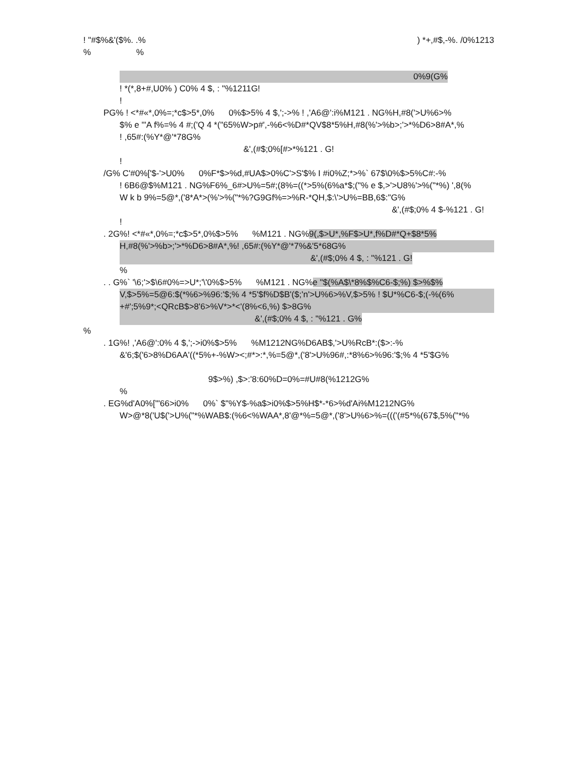! "#$%&'($%. .% ) *+,#$,-%. /0%1213
% %
0%9(G%
! *(*,8+#,U0% ) C0% 4 $, : "%1211G!
!
PG% ! <*#«*,0%=;*c$>5*,0% 0%$>5% 4 $,';->% ! ,'A6@':i%M121 . NG%H,#8('>U%6>%
$% e "'A f%=% 4 #;('Q 4 *("65%W>p#',-%6<%D#*QV$8*5%H,#8(%'>%b>;'>*%D6>8#A*,%
! ,65#:(%Y*@'*78G%
&',(#$;0%[#>*%121 . G!
!
/G% C'#0%['$-'>U0% 0%F*$>%d,#UA$>0%C'>S'$% I #i0%Z;*>%` 67$\0%$>5%C#:-%
! 6B6@$%M121 . NG%F6%_6#>U%=5#;(8%=((*>5%(6%a*$;("% e $,>'>U8%'>%("*%) ',8(%
W k b 9%=5@*,('8*A*>(%'>%("*%?G9Gf%=>%R-*QH,$:\'>U%=BB,6$:"G%
&',(#$;0% 4 $-%121 . G!
!
. 2G%! <*#«*,0%=;*c$>5*,0%$>5% %M121 . NG%9(,$>U*,%F$>U*,f%D#*Q+$8*5%
H,#8(%'>%b>;'>*%D6>8#A*,%! ,65#:(%Y*@'*7%&'5*68G%
&',(#$;0% 4 $, : "%121 . G!
%
. . G%` '\6;'>$\6#0%=>U*;'\'0%$>5% %M121 . NG%e "$(%A$\*8%$%C6-$;%) $>%$%
V,$>5%=5@6:$(*%6>%96:'$;% 4 *5'$f%D$B'($;'n'>U%6>%V,$>5% ! $U*%C6-$;(-%(6%
+#';5%9*;<QRcB$>8'6>%V*>*<'(8%<6,%) $>8G%
&',(#$;0% 4 $, : "%121 . G%
%
. 1G%! ,'A6@':0% 4 $,';->i0%$>5% %M1212NG%D6AB$,'>U%RcB*:($>:-%
&'6;$('6>8%D6AA'((*5%+-%W><;#*>:*,%=5@*,('8'>U%96#,:*8%6>%96:'$;% 4 *5'$G%
9$>%) ,$>:'8:60%D=0%=#U#8(%1212G%
%
. EG%d'A0%['"66>i0% 0%` $"%Y$-%a$>i0%$>5%H$*-*6>%d'Ai%M1212NG%
W>@*8('U$('>U%("*%WAB$:(%6<%WAA*,8'@*%=5@*,('8'>U%6>%=((('(#5*%(67$,5%("*%